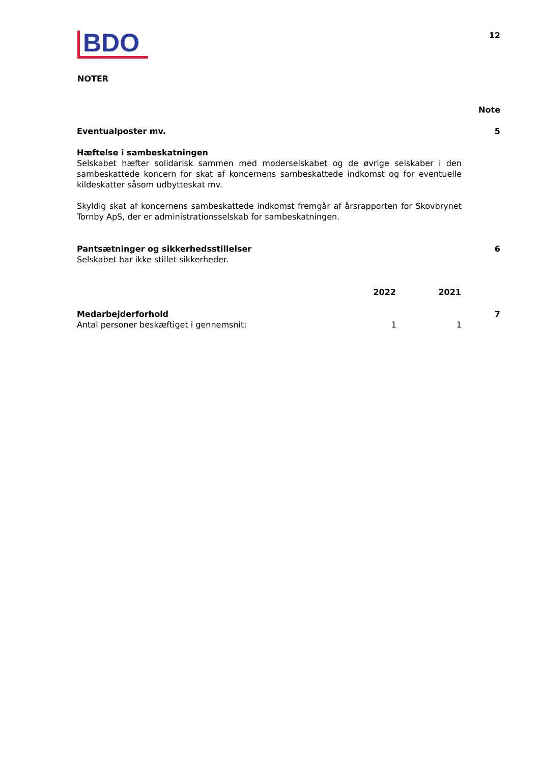BDO
12
NOTER
Note
Eventualposter mv. 5
Hæftelse i sambeskatningen
Selskabet hæfter solidarisk sammen med moderselskabet og de øvrige selskaber i den sambeskattede koncern for skat af koncernens sambeskattede indkomst og for eventuelle kildeskatter såsom udbytteskat mv.
Skyldig skat af koncernens sambeskattede indkomst fremgår af årsrapporten for Skovbrynet Tornby ApS, der er administrationsselskab for sambeskatningen.
Pantsætninger og sikkerhedsstillelser 6
Selskabet har ikke stillet sikkerheder.
| | 2022 | 2021 | |
| Medarbejderforhold | | | 7 |
| Antal personer beskæftiget i gennemsnit: | 1 | 1 | |